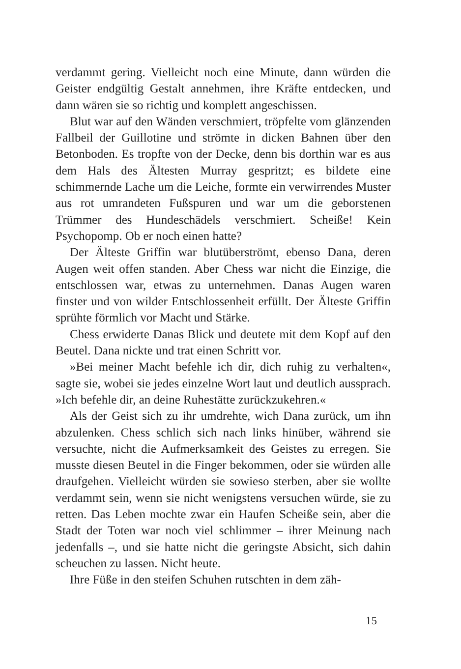verdammt gering. Vielleicht noch eine Minute, dann würden die Geister endgültig Gestalt annehmen, ihre Kräfte entdecken, und dann wären sie so richtig und komplett angeschissen.
Blut war auf den Wänden verschmiert, tröpfelte vom glänzenden Fallbeil der Guillotine und strömte in dicken Bahnen über den Betonboden. Es tropfte von der Decke, denn bis dorthin war es aus dem Hals des Ältesten Murray gespritzt; es bildete eine schimmernde Lache um die Leiche, formte ein verwirrendes Muster aus rot umrandeten Fußspuren und war um die geborstenen Trümmer des Hundeschädels verschmiert. Scheiße! Kein Psychopomp. Ob er noch einen hatte?
Der Älteste Griffin war blutüberströmt, ebenso Dana, deren Augen weit offen standen. Aber Chess war nicht die Einzige, die entschlossen war, etwas zu unternehmen. Danas Augen waren finster und von wilder Entschlossenheit erfüllt. Der Älteste Griffin sprühte förmlich vor Macht und Stärke.
Chess erwiderte Danas Blick und deutete mit dem Kopf auf den Beutel. Dana nickte und trat einen Schritt vor.
»Bei meiner Macht befehle ich dir, dich ruhig zu verhalten«, sagte sie, wobei sie jedes einzelne Wort laut und deutlich aussprach. »Ich befehle dir, an deine Ruhestätte zurückzukehren.«
Als der Geist sich zu ihr umdrehte, wich Dana zurück, um ihn abzulenken. Chess schlich sich nach links hinüber, während sie versuchte, nicht die Aufmerksamkeit des Geistes zu erregen. Sie musste diesen Beutel in die Finger bekommen, oder sie würden alle draufgehen. Vielleicht würden sie sowieso sterben, aber sie wollte verdammt sein, wenn sie nicht wenigstens versuchen würde, sie zu retten. Das Leben mochte zwar ein Haufen Scheiße sein, aber die Stadt der Toten war noch viel schlimmer – ihrer Meinung nach jedenfalls –, und sie hatte nicht die geringste Absicht, sich dahin scheuchen zu lassen. Nicht heute.
Ihre Füße in den steifen Schuhen rutschten in dem zäh-
15